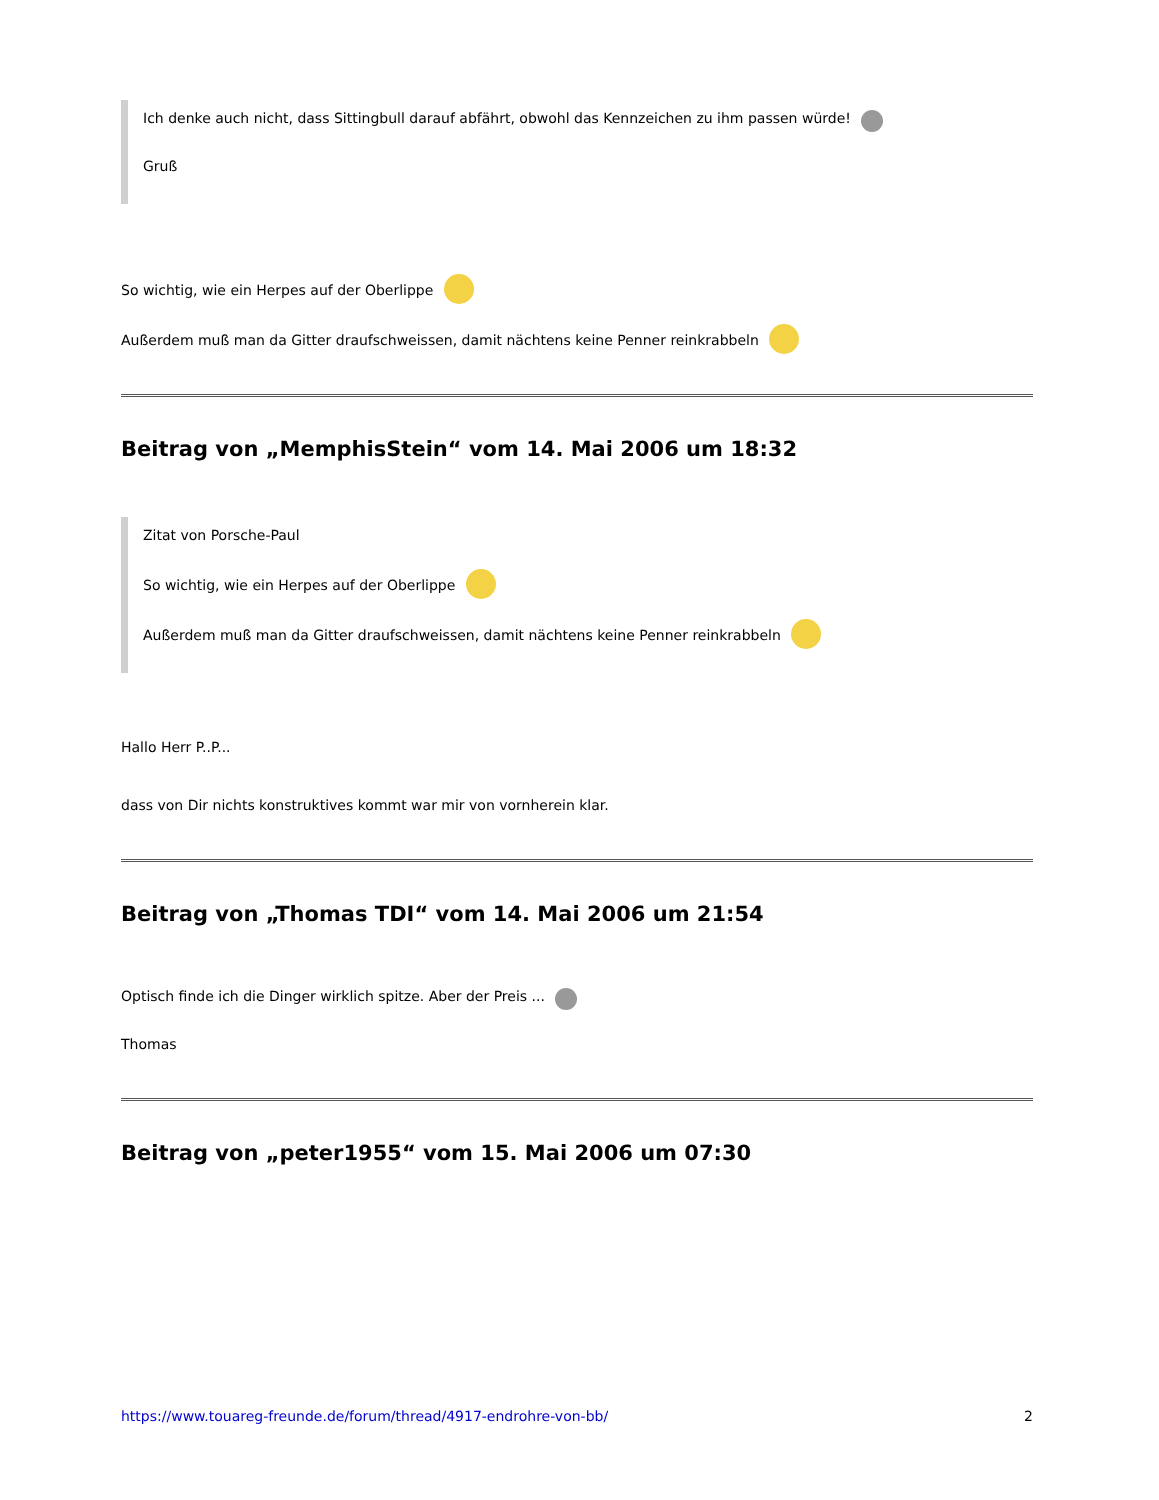Ich denke auch nicht, dass Sittingbull darauf abfährt, obwohl das Kennzeichen zu ihm passen würde!
Gruß
So wichtig, wie ein Herpes auf der Oberlippe
Außerdem muß man da Gitter draufschweissen, damit nächtens keine Penner reinkrabbeln
Beitrag von „MemphisStein“ vom 14. Mai 2006 um 18:32
Zitat von Porsche-Paul
So wichtig, wie ein Herpes auf der Oberlippe
Außerdem muß man da Gitter draufschweissen, damit nächtens keine Penner reinkrabbeln
Hallo Herr P..P...
dass von Dir nichts konstruktives kommt war mir von vornherein klar.
Beitrag von „Thomas TDI“ vom 14. Mai 2006 um 21:54
Optisch finde ich die Dinger wirklich spitze. Aber der Preis ...
Thomas
Beitrag von „peter1955“ vom 15. Mai 2006 um 07:30
https://www.touareg-freunde.de/forum/thread/4917-endrohre-von-bb/ 2